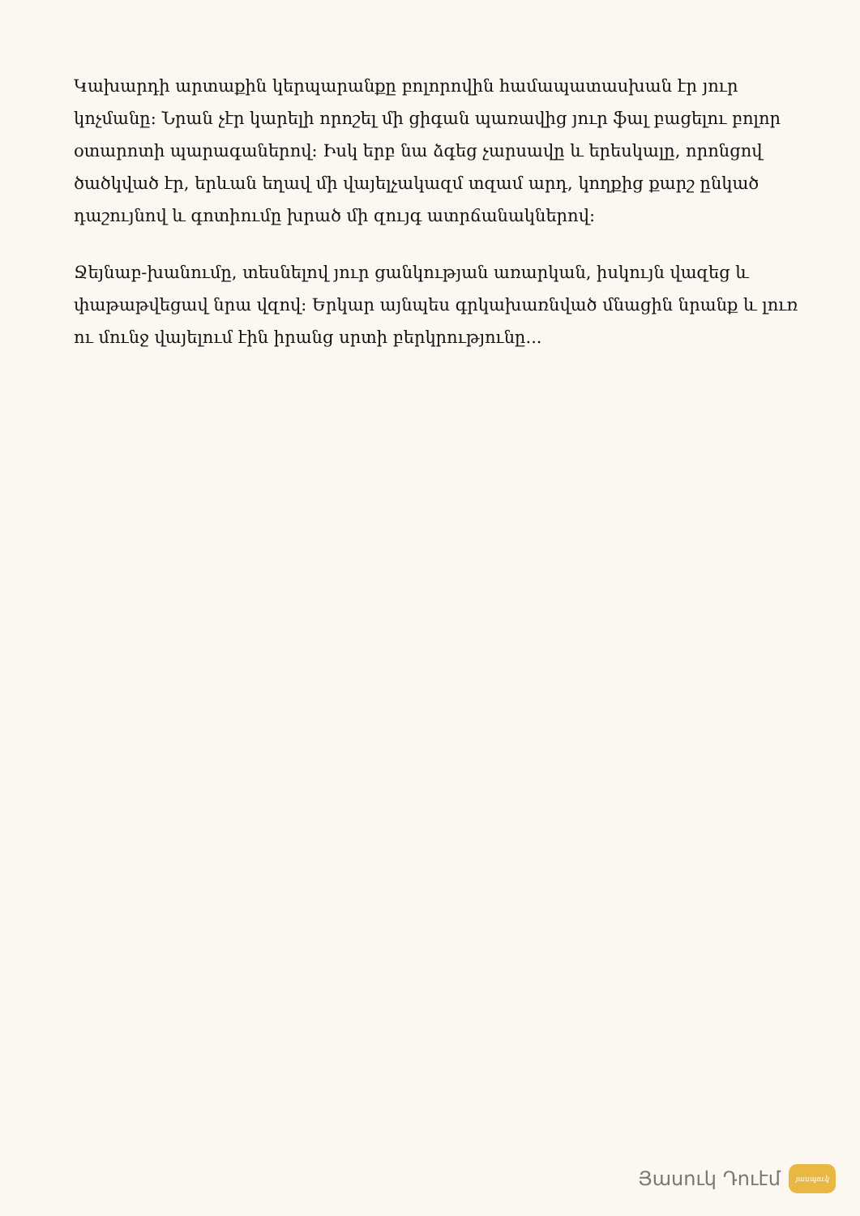Կախարդի արտաքին կերպարանքը բոլորովին համապատասխան էր յուր կոչմանը: Նրան չէր կարելի որոշել մի ցիգան պառավից յուր ֆալ բացելու բոլոր օտարոտի պարագաներով: Իսկ երբ նա ձգեց չարսավը և երեսկալը, որոնցով ծածկված էր, երևան եղավ մի վայելչակազմ տզամ արդ, կողքից քարշ ընկած դաշույնով և գոտիումը խրած մի զույգ ատրճանակներով:
Ջեյնաբ-խանումը, տեսնելով յուր ցանկության առարկան, իսկույն վազեց և փաթաթվեցավ նրա վզով: Երկար այնպես գրկախառնված մնացին նրանք և լուռ ու մունջ վայելում էին իրանց սրտի բերկրությունը...
Յասուկ Դուէմ
յասպուկ